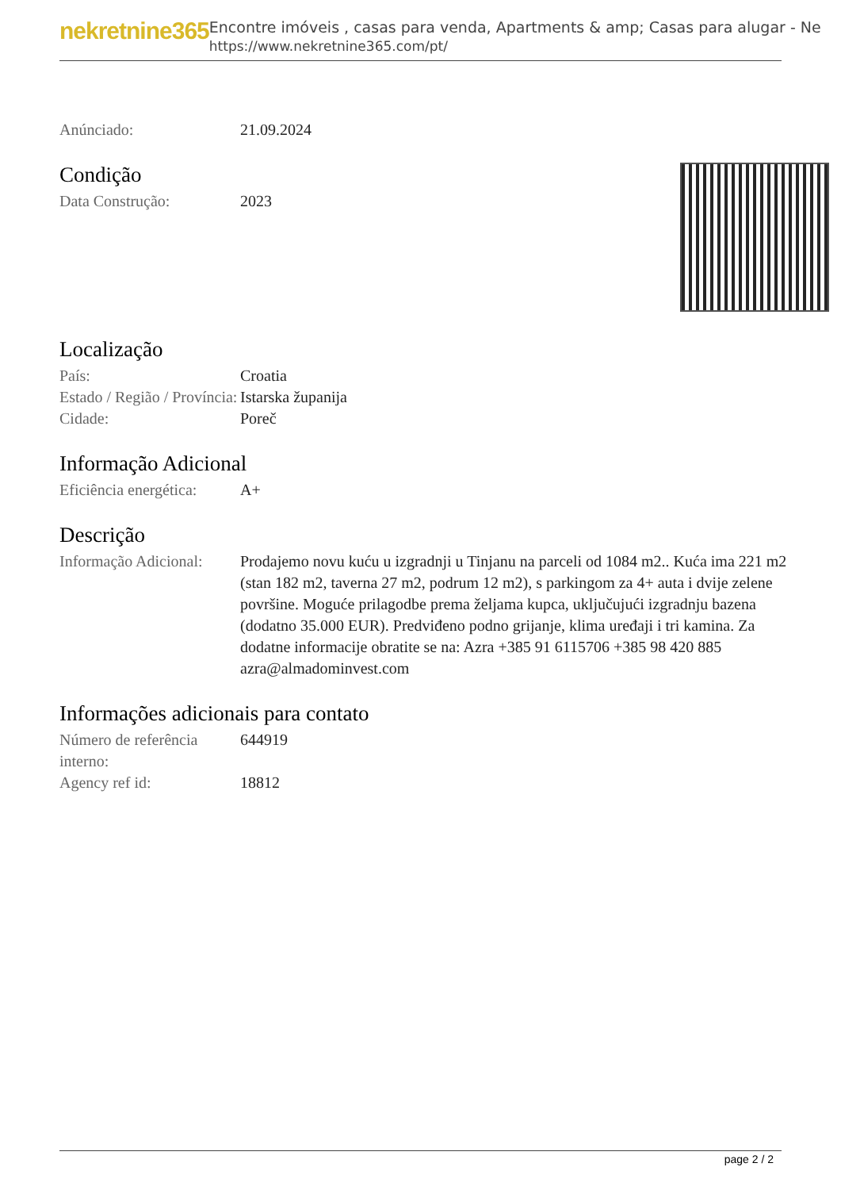nekretnine365
Encontre imóveis , casas para venda, Apartments & amp; Casas para alugar - Ne
https://www.nekretnine365.com/pt/
Anúnciado: 21.09.2024
Condição
Data Construção: 2023
Localização
País: Croatia
Estado / Região / Província:
Istarska županija
Cidade: Poreč
Informação Adicional
Eficiência energética:
A+
Descrição
Informação Adicional:
Prodajemo novu kuću u izgradnji u Tinjanu na parceli od 1084 m2.. Kuća ima 221 m2 (stan 182 m2, taverna 27 m2, podrum 12 m2), s parkingom za 4+ auta i dvije zelene površine. Moguće prilagodbe prema željama kupca, uključujući izgradnju bazena (dodatno 35.000 EUR). Predviđeno podno grijanje, klima uređaji i tri kamina. Za dodatne informacije obratite se na: Azra +385 91 6115706 +385 98 420 885 azra@almadominvest.com
Informações adicionais para contato
Número de referência interno:
644919
Agency ref id: 18812
page 2 / 2